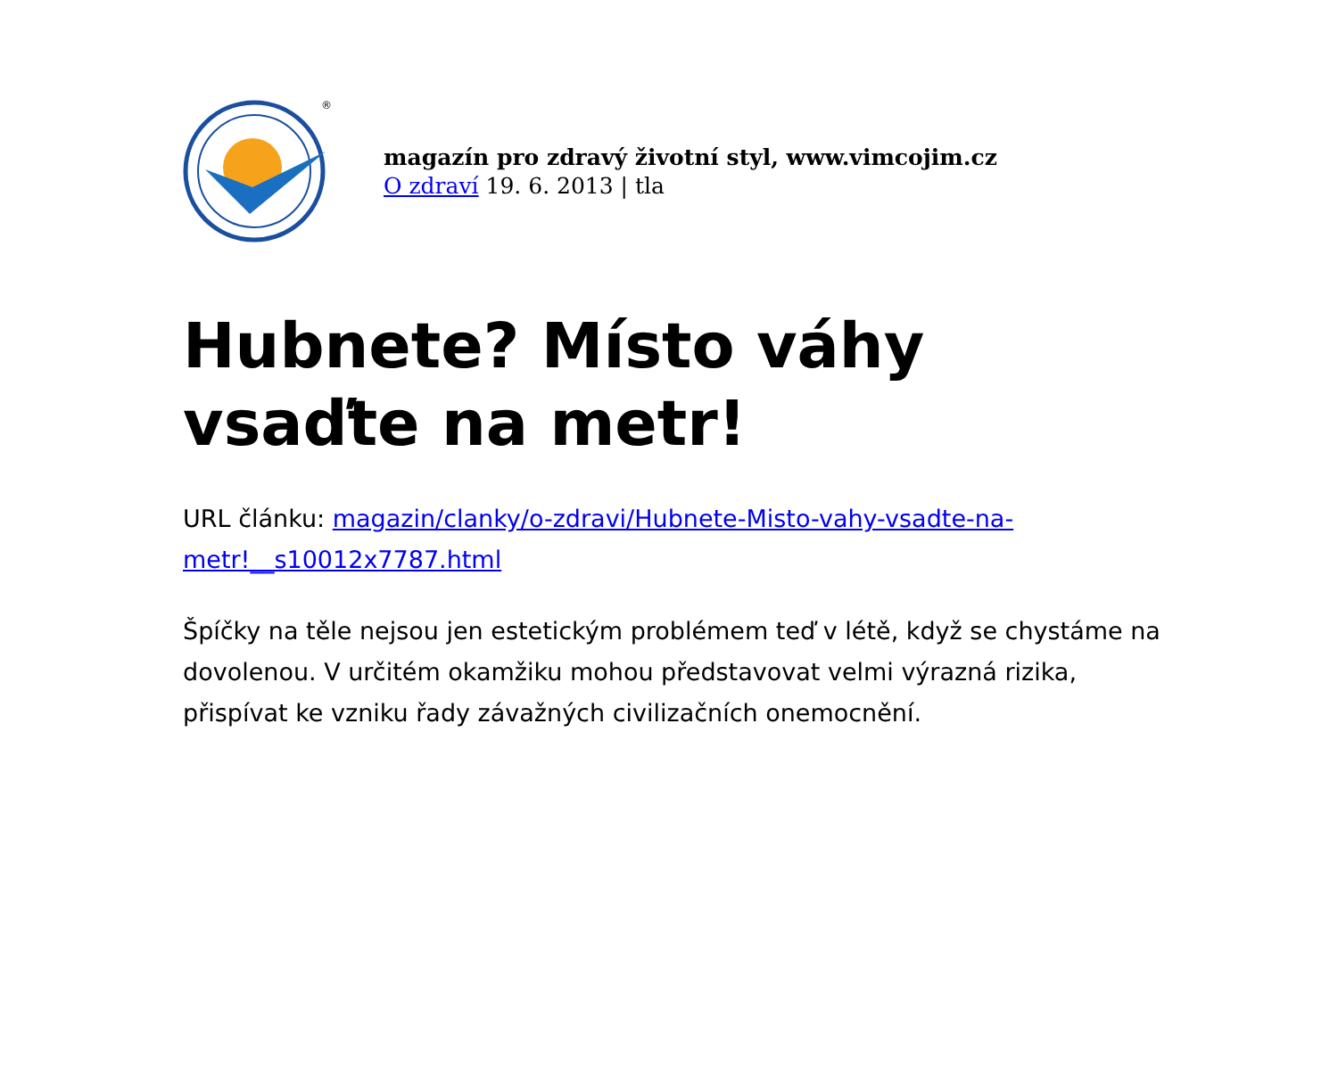®
magazín pro zdravý životní styl, www.vimcojim.cz
O zdraví 19. 6. 2013 | tla
Hubnete? Místo váhy vsaďte na metr!
URL článku: magazin/clanky/o-zdravi/Hubnete-Misto-vahy-vsadte-na-metr!__s10012x7787.html
Špíčky na těle nejsou jen estetickým problémem teď v létě, když se chystáme na dovolenou. V určitém okamžiku mohou představovat velmi výrazná rizika, přispívat ke vzniku řady závažných civilizačních onemocnění.